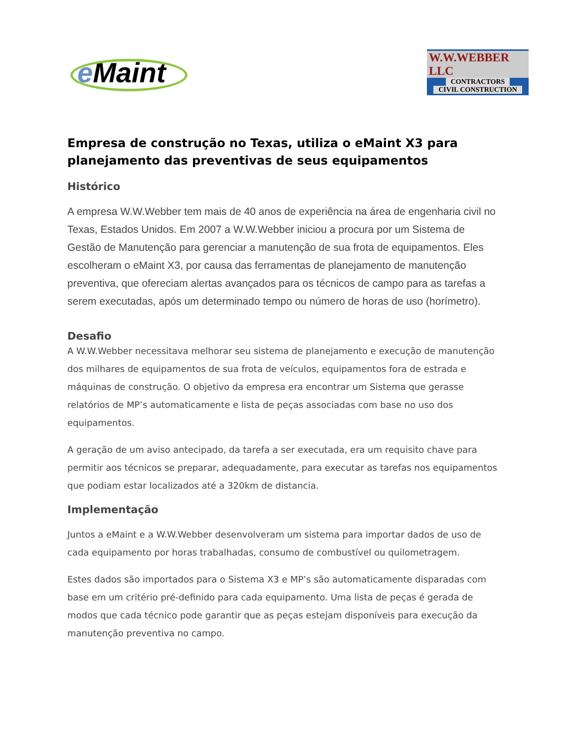e Maint
W.W.WEBBER LLC
CONTRACTORS
CIVIL CONSTRUCTION
Empresa de construção no Texas, utiliza o eMaint X3 para planejamento das preventivas de seus equipamentos
Histórico
A empresa W.W.Webber tem mais de 40 anos de experiência na área de engenharia civil no Texas, Estados Unidos. Em 2007 a W.W.Webber iniciou a procura por um Sistema de Gestão de Manutenção para gerenciar a manutenção de sua frota de equipamentos. Eles escolheram o eMaint X3, por causa das ferramentas de planejamento de manutenção preventiva, que ofereciam alertas avançados para os técnicos de campo para as tarefas a serem executadas, após um determinado tempo ou número de horas de uso (horímetro).
Desafio
A W.W.Webber necessitava melhorar seu sistema de planejamento e execução de manutenção dos milhares de equipamentos de sua frota de veículos, equipamentos fora de estrada e máquinas de construção. O objetivo da empresa era encontrar um Sistema que gerasse relatórios de MP’s automaticamente e lista de peças associadas com base no uso dos equipamentos.
A geração de um aviso antecipado, da tarefa a ser executada, era um requisito chave para permitir aos técnicos se preparar, adequadamente, para executar as tarefas nos equipamentos que podiam estar localizados até a 320km de distancia.
Implementação
Juntos a eMaint e a W.W.Webber desenvolveram um sistema para importar dados de uso de cada equipamento por horas trabalhadas, consumo de combustível ou quilometragem.
Estes dados são importados para o Sistema X3 e MP’s são automaticamente disparadas com base em um critério pré-definido para cada equipamento. Uma lista de peças é gerada de modos que cada técnico pode garantir que as peças estejam disponíveis para execução da manutenção preventiva no campo.